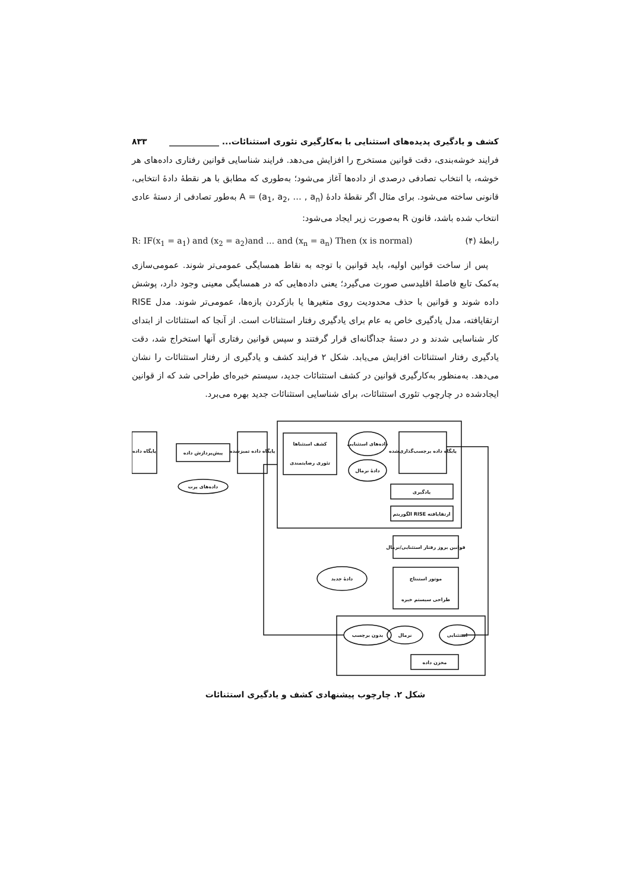کشف و یادگیری پدیده‌های استثنایی با به‌کارگیری تئوری استثنائات... ____________ ۸۳۳
فرایند خوشه‌بندی، دقت قوانین مستخرج را افزایش می‌دهد. فرایند شناسایی قوانین رفتاری داده‌های هر خوشه، با انتخاب تصادفی درصدی از داده‌ها آغاز می‌شود؛ به‌طوری که مطابق با هر نقطهٔ دادهٔ انتخابی، قانونی ساخته می‌شود. برای مثال اگر نقطهٔ دادهٔ A = (a<sub>1</sub>, a<sub>2</sub>, … , a<sub>n</sub>) به‌طور تصادفی از دستهٔ عادی انتخاب شده باشد، قانون R به‌صورت زیر ایجاد می‌شود:
رابطهٔ (۴) R: IF(x<sub>1</sub> = a<sub>1</sub>) and (x<sub>2</sub> = a<sub>2</sub>)and … and (x<sub>n</sub> = a<sub>n</sub>) Then (x is normal)
پس از ساخت قوانین اولیه، باید قوانین با توجه به نقاط همسایگی عمومی‌تر شوند. عمومی‌سازی به‌کمک تابع فاصلهٔ اقلیدسی صورت می‌گیرد؛ یعنی داده‌هایی که در همسایگی معینی وجود دارد، پوشش داده شوند و قوانین با حذف محدودیت روی متغیرها یا بازکردن بازه‌ها، عمومی‌تر شوند. مدل RISE ارتقایافته، مدل یادگیری خاص به عام برای یادگیری رفتار استثنائات است. از آنجا که استثنائات از ابتدای کار شناسایی شدند و در دستهٔ جداگانه‌ای قرار گرفتند و سپس قوانین رفتاری آنها استخراج شد، دقت یادگیری رفتار استثنائات افزایش می‌یابد. شکل ۲ فرایند کشف و یادگیری از رفتار استثنائات را نشان می‌دهد. به‌منظور به‌کارگیری قوانین در کشف استثنائات جدید، سیستم خبره‌ای طراحی شد که از قوانین ایجادشده در چارچوب تئوری استثنائات، برای شناسایی استثنائات جدید بهره می‌برد.
پایگاه داده
پیش‌پردازش داده
داده‌های پرت
پایگاه داده تمیزشده
کشف استثناها
تئوری رضایتمندی
داده‌های استثنایی
دادهٔ نرمال
پایگاه داده برچسب‌گذاری‌شده
یادگیری
الگوریتم RISE ارتقایافته
قوانین بروز رفتار استثنایی/نرمال
دادهٔ جدید
موتور استنتاج
طراحی سیستم خبره
بدون برچسب
نرمال
استثنایی
مخزن داده
شکل ۲. چارچوب پیشنهادی کشف و یادگیری استثنائات